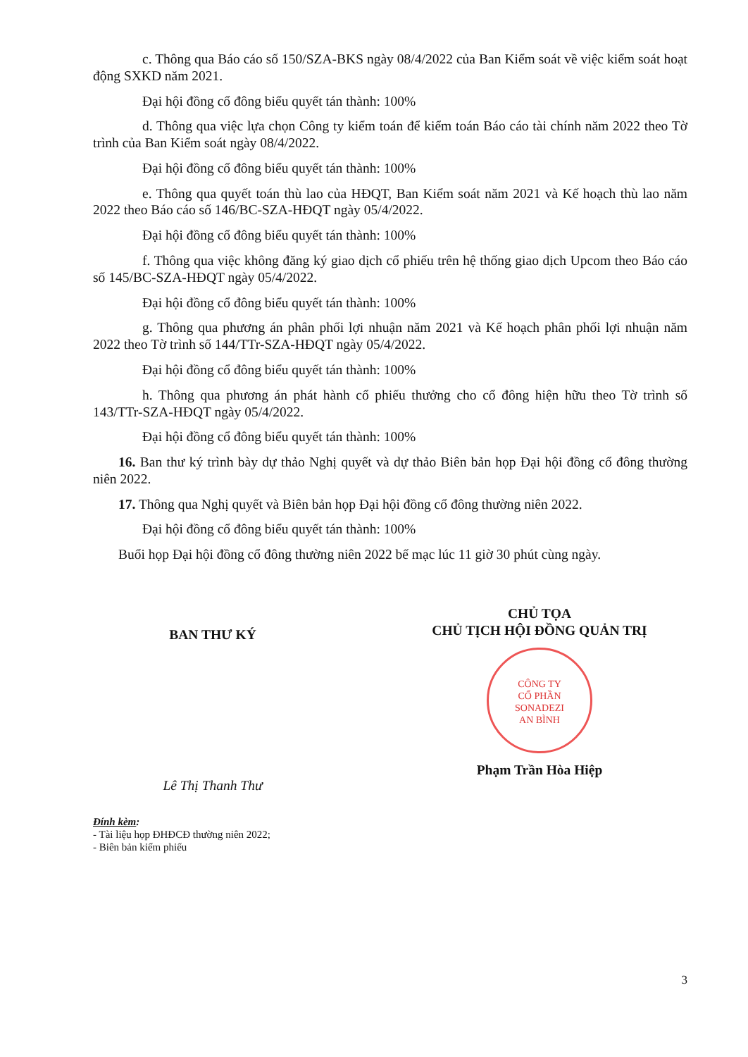c. Thông qua Báo cáo số 150/SZA-BKS ngày 08/4/2022 của Ban Kiểm soát về việc kiểm soát hoạt động SXKD năm 2021.
Đại hội đồng cổ đông biểu quyết tán thành: 100%
d. Thông qua việc lựa chọn Công ty kiểm toán để kiểm toán Báo cáo tài chính năm 2022 theo Tờ trình của Ban Kiểm soát ngày 08/4/2022.
Đại hội đồng cổ đông biểu quyết tán thành: 100%
e. Thông qua quyết toán thù lao của HĐQT, Ban Kiểm soát năm 2021 và Kế hoạch thù lao năm 2022 theo Báo cáo số 146/BC-SZA-HĐQT ngày 05/4/2022.
Đại hội đồng cổ đông biểu quyết tán thành: 100%
f. Thông qua việc không đăng ký giao dịch cổ phiếu trên hệ thống giao dịch Upcom theo Báo cáo số 145/BC-SZA-HĐQT ngày 05/4/2022.
Đại hội đồng cổ đông biểu quyết tán thành: 100%
g. Thông qua phương án phân phối lợi nhuận năm 2021 và Kế hoạch phân phối lợi nhuận năm 2022 theo Tờ trình số 144/TTr-SZA-HĐQT ngày 05/4/2022.
Đại hội đồng cổ đông biểu quyết tán thành: 100%
h. Thông qua phương án phát hành cổ phiếu thưởng cho cổ đông hiện hữu theo Tờ trình số 143/TTr-SZA-HĐQT ngày 05/4/2022.
Đại hội đồng cổ đông biểu quyết tán thành: 100%
16. Ban thư ký trình bày dự thảo Nghị quyết và dự thảo Biên bản họp Đại hội đồng cổ đông thường niên 2022.
17. Thông qua Nghị quyết và Biên bản họp Đại hội đồng cổ đông thường niên 2022.
Đại hội đồng cổ đông biểu quyết tán thành: 100%
Buổi họp Đại hội đồng cổ đông thường niên 2022 bế mạc lúc 11 giờ 30 phút cùng ngày.
BAN THƯ KÝ
Lê Thị Thanh Thư
CHỦ TỌA
CHỦ TỊCH HỘI ĐỒNG QUẢN TRỊ
CÔNG TY
CỔ PHẦN
SONADEZI
AN BÌNH
Phạm Trần Hòa Hiệp
Đính kèm:
- Tài liệu họp ĐHĐCĐ thường niên 2022;
- Biên bản kiểm phiếu
3